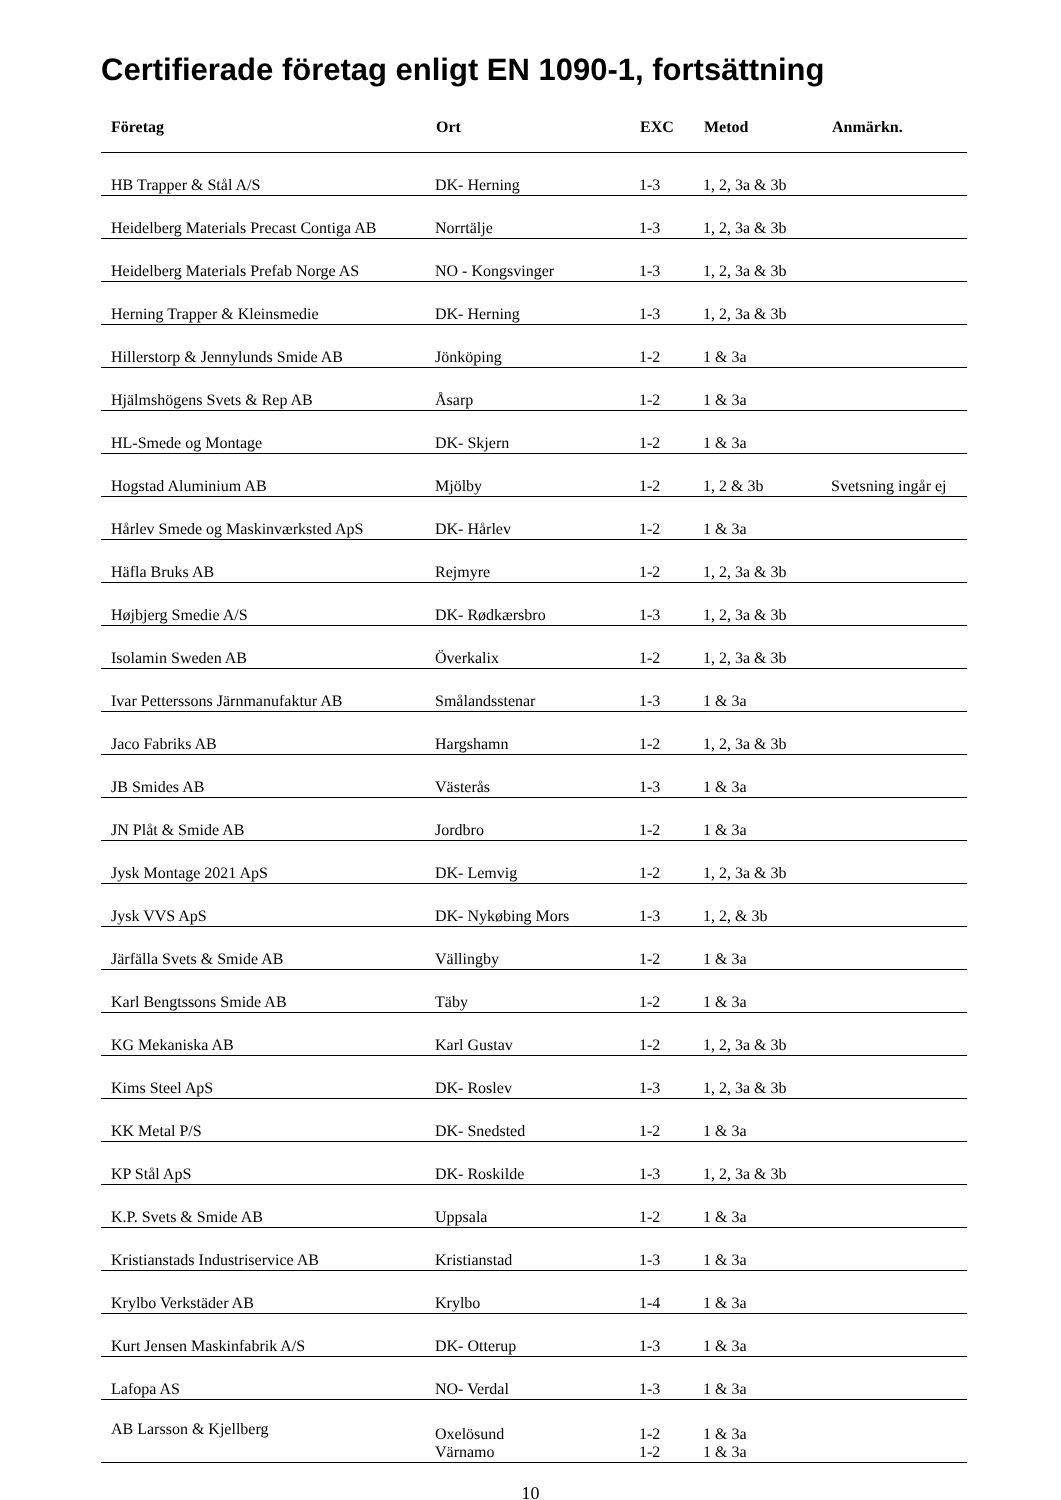Certifierade företag enligt EN 1090-1, fortsättning
| Företag | Ort | EXC | Metod | Anmärkn. |
| --- | --- | --- | --- | --- |
| HB Trapper & Stål A/S | DK- Herning | 1-3 | 1, 2, 3a & 3b | |
| Heidelberg Materials Precast Contiga AB | Norrtälje | 1-3 | 1, 2, 3a & 3b | |
| Heidelberg Materials Prefab Norge AS | NO - Kongsvinger | 1-3 | 1, 2, 3a & 3b | |
| Herning Trapper & Kleinsmedie | DK- Herning | 1-3 | 1, 2, 3a & 3b | |
| Hillerstorp & Jennylunds Smide AB | Jönköping | 1-2 | 1 & 3a | |
| Hjälmshögens Svets & Rep AB | Åsarp | 1-2 | 1 & 3a | |
| HL-Smede og Montage | DK- Skjern | 1-2 | 1 & 3a | |
| Hogstad Aluminium AB | Mjölby | 1-2 | 1, 2 & 3b | Svetsning ingår ej |
| Hårlev Smede og Maskinværksted ApS | DK- Hårlev | 1-2 | 1 & 3a | |
| Häfla Bruks AB | Rejmyre | 1-2 | 1, 2, 3a & 3b | |
| Højbjerg Smedie A/S | DK- Rødkærsbro | 1-3 | 1, 2, 3a & 3b | |
| Isolamin Sweden AB | Överkalix | 1-2 | 1, 2, 3a & 3b | |
| Ivar Petterssons Järnmanufaktur AB | Smålandsstenar | 1-3 | 1 & 3a | |
| Jaco Fabriks AB | Hargshamn | 1-2 | 1, 2, 3a & 3b | |
| JB Smides AB | Västerås | 1-3 | 1 & 3a | |
| JN Plåt & Smide AB | Jordbro | 1-2 | 1 & 3a | |
| Jysk Montage 2021 ApS | DK- Lemvig | 1-2 | 1, 2, 3a & 3b | |
| Jysk VVS ApS | DK- Nykøbing Mors | 1-3 | 1, 2, & 3b | |
| Järfälla Svets & Smide AB | Vällingby | 1-2 | 1 & 3a | |
| Karl Bengtssons Smide AB | Täby | 1-2 | 1 & 3a | |
| KG Mekaniska AB | Karl Gustav | 1-2 | 1, 2, 3a & 3b | |
| Kims Steel ApS | DK- Roslev | 1-3 | 1, 2, 3a & 3b | |
| KK Metal P/S | DK- Snedsted | 1-2 | 1 & 3a | |
| KP Stål ApS | DK- Roskilde | 1-3 | 1, 2, 3a & 3b | |
| K.P. Svets & Smide AB | Uppsala | 1-2 | 1 & 3a | |
| Kristianstads Industriservice AB | Kristianstad | 1-3 | 1 & 3a | |
| Krylbo Verkstäder AB | Krylbo | 1-4 | 1 & 3a | |
| Kurt Jensen Maskinfabrik A/S | DK- Otterup | 1-3 | 1 & 3a | |
| Lafopa AS | NO- Verdal | 1-3 | 1 & 3a | |
| AB Larsson & Kjellberg | Oxelösund Värnamo | 1-2 1-2 | 1 & 3a 1 & 3a | |
10